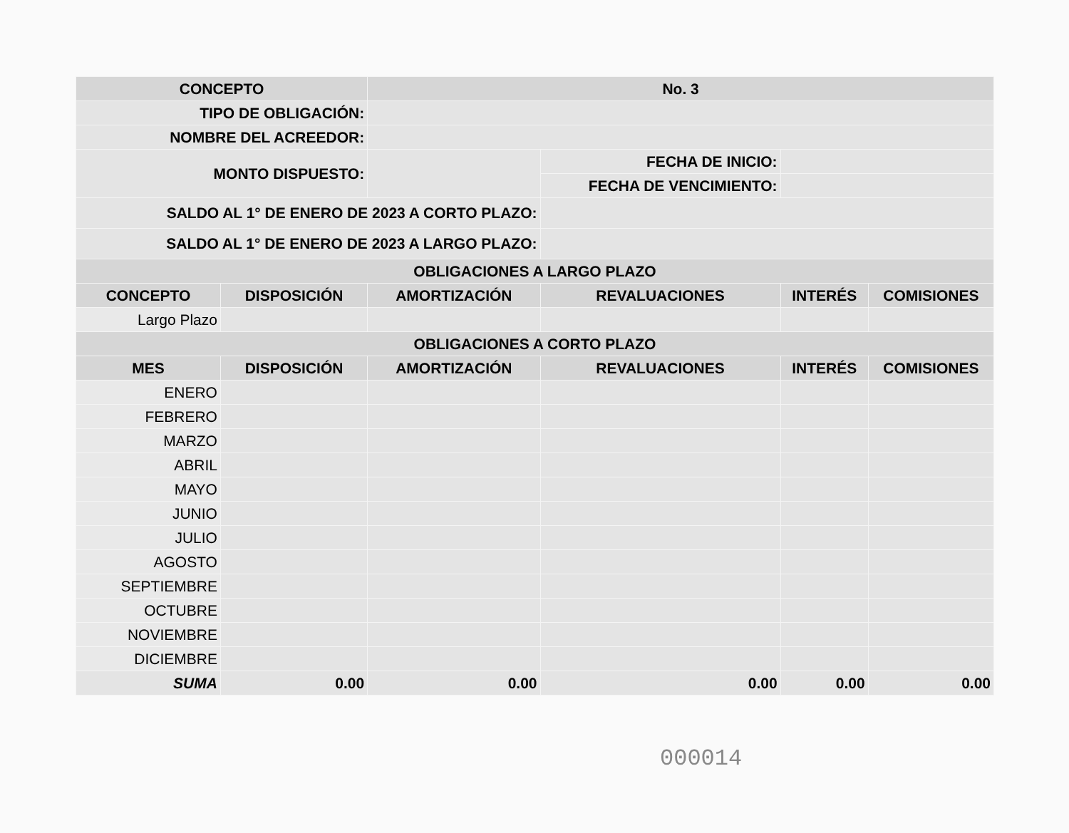| CONCEPTO | | No. 3 | | | |
| --- | --- | --- | --- | --- | --- |
| TIPO DE OBLIGACIÓN: | | | | | |
| NOMBRE DEL ACREEDOR: | | | | | |
| MONTO DISPUESTO: | | | FECHA DE INICIO: | | |
| | | | FECHA DE VENCIMIENTO: | | |
| SALDO AL 1° DE ENERO DE 2023 A CORTO PLAZO: | | | | | |
| SALDO AL 1° DE ENERO DE 2023 A LARGO PLAZO: | | | | | |
| OBLIGACIONES A LARGO PLAZO | | | | | |
| CONCEPTO | DISPOSICIÓN | AMORTIZACIÓN | REVALUACIONES | INTERÉS | COMISIONES |
| Largo Plazo | | | | | |
| OBLIGACIONES A CORTO PLAZO | | | | | |
| MES | DISPOSICIÓN | AMORTIZACIÓN | REVALUACIONES | INTERÉS | COMISIONES |
| ENERO | | | | | |
| FEBRERO | | | | | |
| MARZO | | | | | |
| ABRIL | | | | | |
| MAYO | | | | | |
| JUNIO | | | | | |
| JULIO | | | | | |
| AGOSTO | | | | | |
| SEPTIEMBRE | | | | | |
| OCTUBRE | | | | | |
| NOVIEMBRE | | | | | |
| DICIEMBRE | | | | | |
| SUMA | 0.00 | 0.00 | 0.00 | 0.00 | 0.00 |
000014